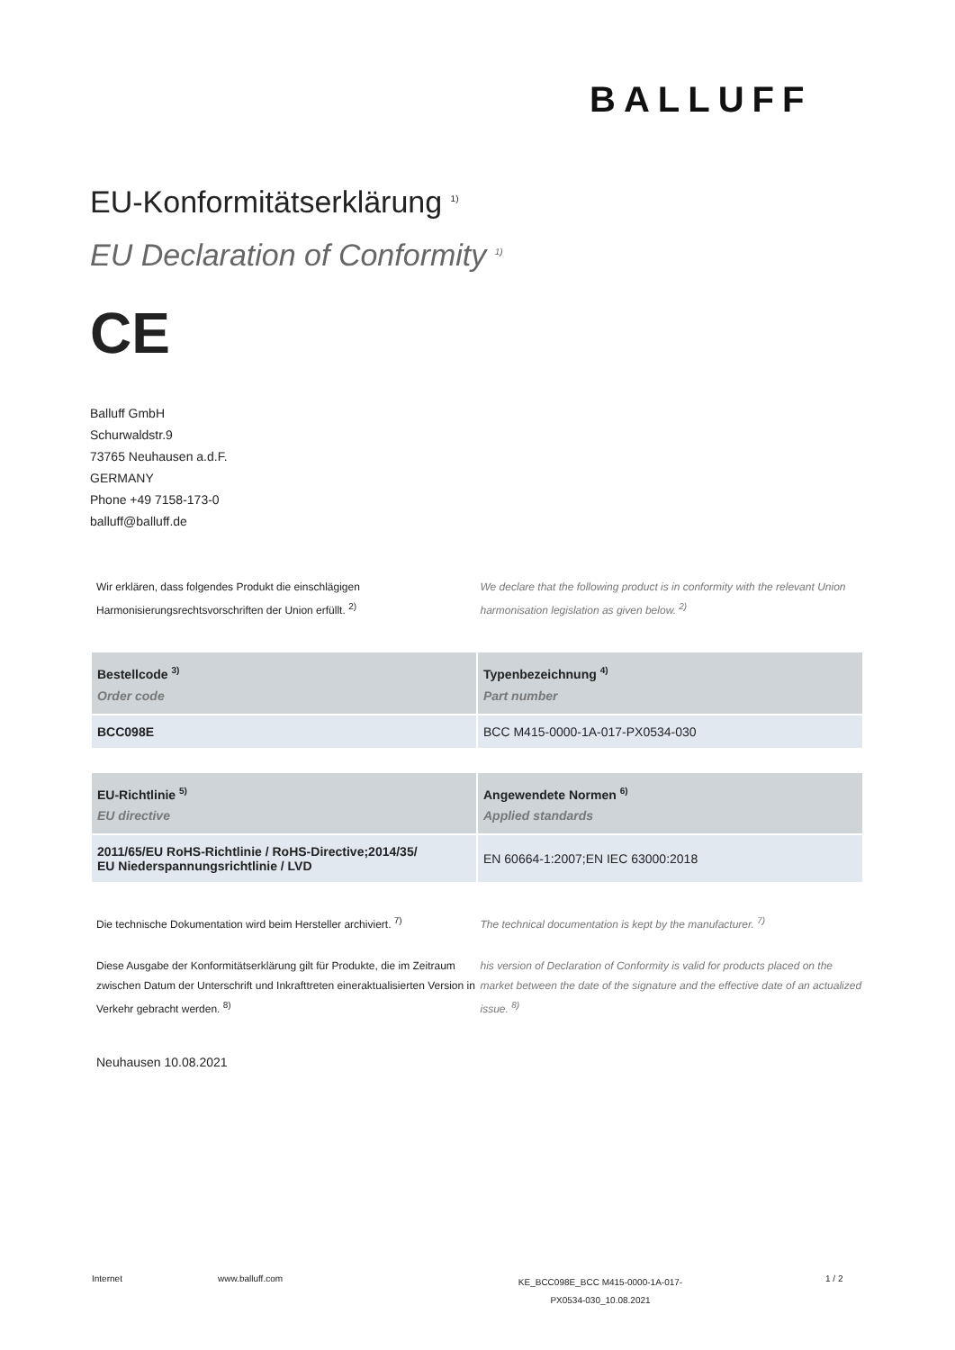BALLUFF
EU-Konformitätserklärung <sup>1)</sup>
EU Declaration of Conformity <sup>1)</sup>
CE
Balluff GmbH
Schurwaldstr.9
73765 Neuhausen a.d.F.
GERMANY
Phone +49 7158-173-0
balluff@balluff.de
Wir erklären, dass folgendes Produkt die einschlägigen Harmonisierungsrechtsvorschriften der Union erfüllt. <sup>2)</sup>
We declare that the following product is in conformity with the relevant Union harmonisation legislation as given below. <sup>2)</sup>
| Bestellcode <sup>3)</sup> Order code | Typenbezeichnung <sup>4)</sup> Part number |
| --- | --- |
| BCC098E | BCC M415-0000-1A-017-PX0534-030 |
| EU-Richtlinie <sup>5)</sup> EU directive | Angewendete Normen <sup>6)</sup> Applied standards |
| --- | --- |
| 2011/65/EU RoHS-Richtlinie / RoHS-Directive;2014/35/ EU Niederspannungsrichtlinie / LVD | EN 60664-1:2007;EN IEC 63000:2018 |
Die technische Dokumentation wird beim Hersteller archiviert. <sup>7)</sup>
The technical documentation is kept by the manufacturer. <sup>7)</sup>
Diese Ausgabe der Konformitätserklärung gilt für Produkte, die im Zeitraum zwischen Datum der Unterschrift und Inkrafttreten eineraktualisierten Version in Verkehr gebracht werden. <sup>8)</sup>
his version of Declaration of Conformity is valid for products placed on the market between the date of the signature and the effective date of an actualized issue. <sup>8)</sup>
Neuhausen 10.08.2021
Internet www.balluff.com
KE_BCC098E_BCC M415-0000-1A-017-
PX0534-030_10.08.2021
1 / 2